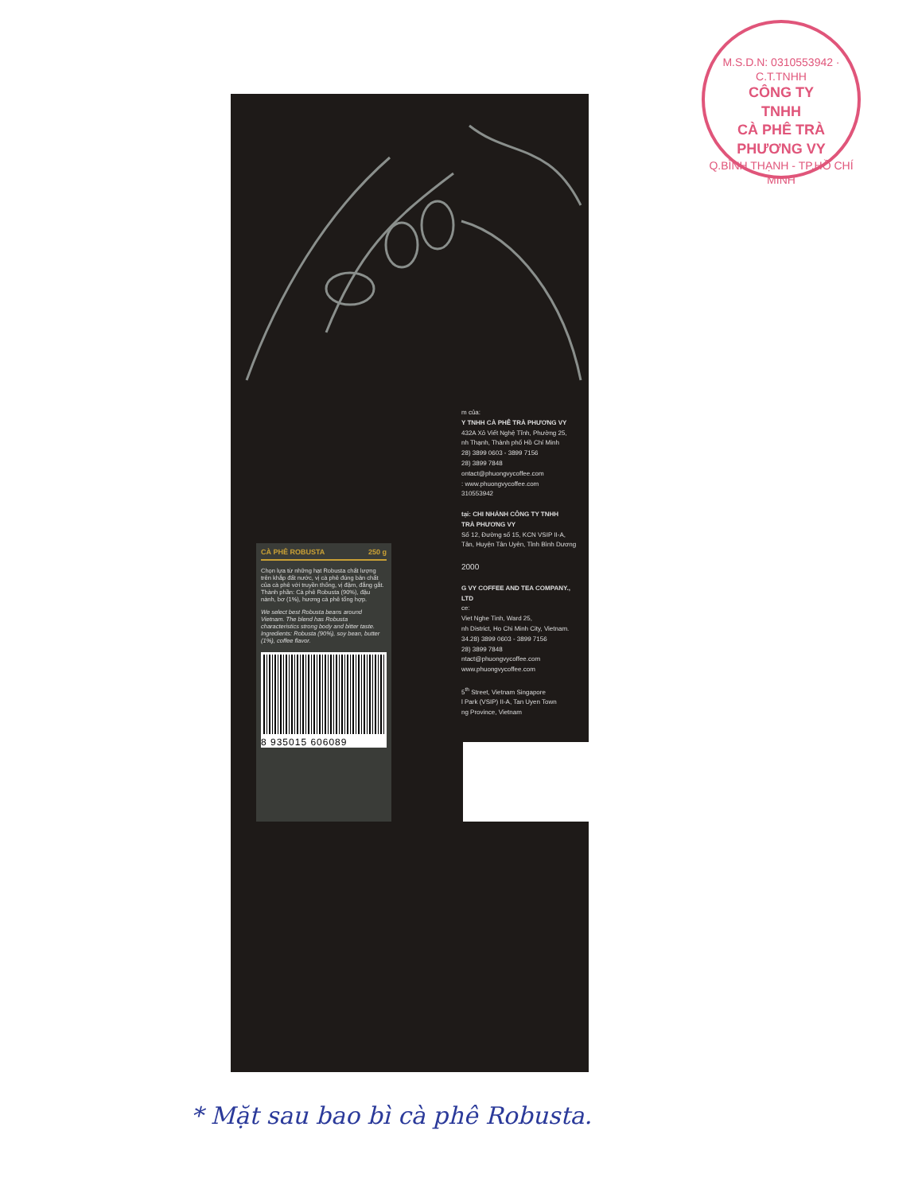M.S.D.N: 0310553942 · C.T.TNHH
CÔNG TY
TNHH
CÀ PHÊ TRÀ
PHƯƠNG VY
Q.BÌNH THẠNH - TP.HỒ CHÍ MINH
m của:
Y TNHH CÀ PHÊ TRÀ PHƯƠNG VY
432A Xô Viết Nghệ Tĩnh, Phường 25,
nh Thạnh, Thành phố Hồ Chí Minh
28) 3899 0603 - 3899 7156
28) 3899 7848
ontact@phuongvycoffee.com
: www.phuongvycoffee.com
310553942
tại: CHI NHÁNH CÔNG TY TNHH
TRÀ PHƯƠNG VY
Số 12, Đường số 15, KCN VSIP II-A,
Tân, Huyện Tân Uyên, Tỉnh Bình Dương
2000
G VY COFFEE AND TEA COMPANY., LTD
ce:
Viet Nghe Tinh, Ward 25,
nh District, Ho Chi Minh City, Vietnam.
34.28) 3899 0603 - 3899 7156
28) 3899 7848
ntact@phuongvycoffee.com
www.phuongvycoffee.com
5<sup>th</sup> Street, Vietnam Singapore
l Park (VSIP) II-A, Tan Uyen Town
ng Province, Vietnam
CÀ PHÊ ROBUSTA 250 g
Chọn lựa từ những hạt Robusta chất lượng trên khắp đất nước, vị cà phê đúng bản chất của cà phê với truyền thống, vị đậm, đắng gắt.
Thành phần: Cà phê Robusta (90%), đậu nành, bơ (1%), hương cà phê tổng hợp.
We select best Robusta beans around Vietnam. The blend has Robusta characteristics strong body and bitter taste.
Ingredients: Robusta (90%), soy bean, butter (1%), coffee flavor.
8 935015 606089
* Mặt sau bao bì cà phê Robusta.